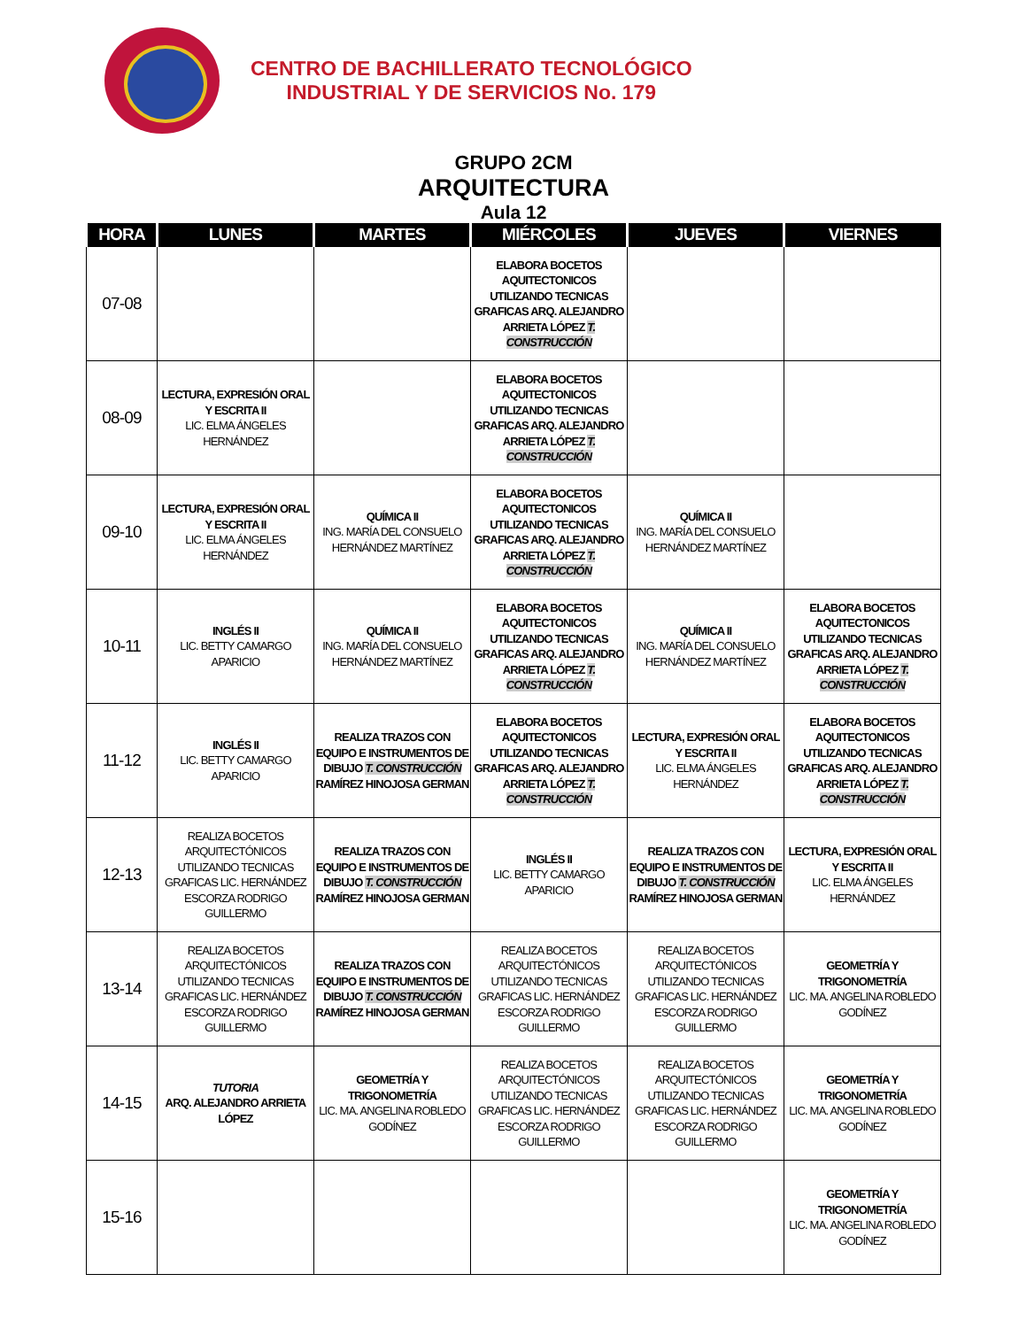CENTRO DE BACHILLERATO TECNOLÓGICO
INDUSTRIAL Y DE SERVICIOS No. 179
GRUPO 2CM
ARQUITECTURA
Aula 12
| HORA | LUNES | MARTES | MIÉRCOLES | JUEVES | VIERNES |
| --- | --- | --- | --- | --- | --- |
| 07-08 | | | ELABORA BOCETOS AQUITECTONICOS UTILIZANDO TECNICAS GRAFICAS ARQ. ALEJANDRO ARRIETA LÓPEZ T. CONSTRUCCIÓN | | |
| 08-09 | LECTURA, EXPRESIÓN ORAL Y ESCRITA II LIC. ELMA ÁNGELES HERNÁNDEZ | | ELABORA BOCETOS AQUITECTONICOS UTILIZANDO TECNICAS GRAFICAS ARQ. ALEJANDRO ARRIETA LÓPEZ T. CONSTRUCCIÓN | | |
| 09-10 | LECTURA, EXPRESIÓN ORAL Y ESCRITA II LIC. ELMA ÁNGELES HERNÁNDEZ | QUÍMICA II ING. MARÍA DEL CONSUELO HERNÁNDEZ MARTÍNEZ | ELABORA BOCETOS AQUITECTONICOS UTILIZANDO TECNICAS GRAFICAS ARQ. ALEJANDRO ARRIETA LÓPEZ T. CONSTRUCCIÓN | QUÍMICA II ING. MARÍA DEL CONSUELO HERNÁNDEZ MARTÍNEZ | |
| 10-11 | INGLÉS II LIC. BETTY CAMARGO APARICIO | QUÍMICA II ING. MARÍA DEL CONSUELO HERNÁNDEZ MARTÍNEZ | ELABORA BOCETOS AQUITECTONICOS UTILIZANDO TECNICAS GRAFICAS ARQ. ALEJANDRO ARRIETA LÓPEZ T. CONSTRUCCIÓN | QUÍMICA II ING. MARÍA DEL CONSUELO HERNÁNDEZ MARTÍNEZ | ELABORA BOCETOS AQUITECTONICOS UTILIZANDO TECNICAS GRAFICAS ARQ. ALEJANDRO ARRIETA LÓPEZ T. CONSTRUCCIÓN |
| 11-12 | INGLÉS II LIC. BETTY CAMARGO APARICIO | REALIZA TRAZOS CON EQUIPO E INSTRUMENTOS DE DIBUJO T. CONSTRUCCIÓN RAMÍREZ HINOJOSA GERMAN | ELABORA BOCETOS AQUITECTONICOS UTILIZANDO TECNICAS GRAFICAS ARQ. ALEJANDRO ARRIETA LÓPEZ T. CONSTRUCCIÓN | LECTURA, EXPRESIÓN ORAL Y ESCRITA II LIC. ELMA ÁNGELES HERNÁNDEZ | ELABORA BOCETOS AQUITECTONICOS UTILIZANDO TECNICAS GRAFICAS ARQ. ALEJANDRO ARRIETA LÓPEZ T. CONSTRUCCIÓN |
| 12-13 | REALIZA BOCETOS ARQUITECTÓNICOS UTILIZANDO TECNICAS GRAFICAS LIC. HERNÁNDEZ ESCORZA RODRIGO GUILLERMO | REALIZA TRAZOS CON EQUIPO E INSTRUMENTOS DE DIBUJO T. CONSTRUCCIÓN RAMÍREZ HINOJOSA GERMAN | INGLÉS II LIC. BETTY CAMARGO APARICIO | REALIZA TRAZOS CON EQUIPO E INSTRUMENTOS DE DIBUJO T. CONSTRUCCIÓN RAMÍREZ HINOJOSA GERMAN | LECTURA, EXPRESIÓN ORAL Y ESCRITA II LIC. ELMA ÁNGELES HERNÁNDEZ |
| 13-14 | REALIZA BOCETOS ARQUITECTÓNICOS UTILIZANDO TECNICAS GRAFICAS LIC. HERNÁNDEZ ESCORZA RODRIGO GUILLERMO | REALIZA TRAZOS CON EQUIPO E INSTRUMENTOS DE DIBUJO T. CONSTRUCCIÓN RAMÍREZ HINOJOSA GERMAN | REALIZA BOCETOS ARQUITECTÓNICOS UTILIZANDO TECNICAS GRAFICAS LIC. HERNÁNDEZ ESCORZA RODRIGO GUILLERMO | REALIZA BOCETOS ARQUITECTÓNICOS UTILIZANDO TECNICAS GRAFICAS LIC. HERNÁNDEZ ESCORZA RODRIGO GUILLERMO | GEOMETRÍA Y TRIGONOMETRÍA LIC. MA. ANGELINA ROBLEDO GODÍNEZ |
| 14-15 | TUTORIA ARQ. ALEJANDRO ARRIETA LÓPEZ | GEOMETRÍA Y TRIGONOMETRÍA LIC. MA. ANGELINA ROBLEDO GODÍNEZ | REALIZA BOCETOS ARQUITECTÓNICOS UTILIZANDO TECNICAS GRAFICAS LIC. HERNÁNDEZ ESCORZA RODRIGO GUILLERMO | REALIZA BOCETOS ARQUITECTÓNICOS UTILIZANDO TECNICAS GRAFICAS LIC. HERNÁNDEZ ESCORZA RODRIGO GUILLERMO | GEOMETRÍA Y TRIGONOMETRÍA LIC. MA. ANGELINA ROBLEDO GODÍNEZ |
| 15-16 | | | | | GEOMETRÍA Y TRIGONOMETRÍA LIC. MA. ANGELINA ROBLEDO GODÍNEZ |